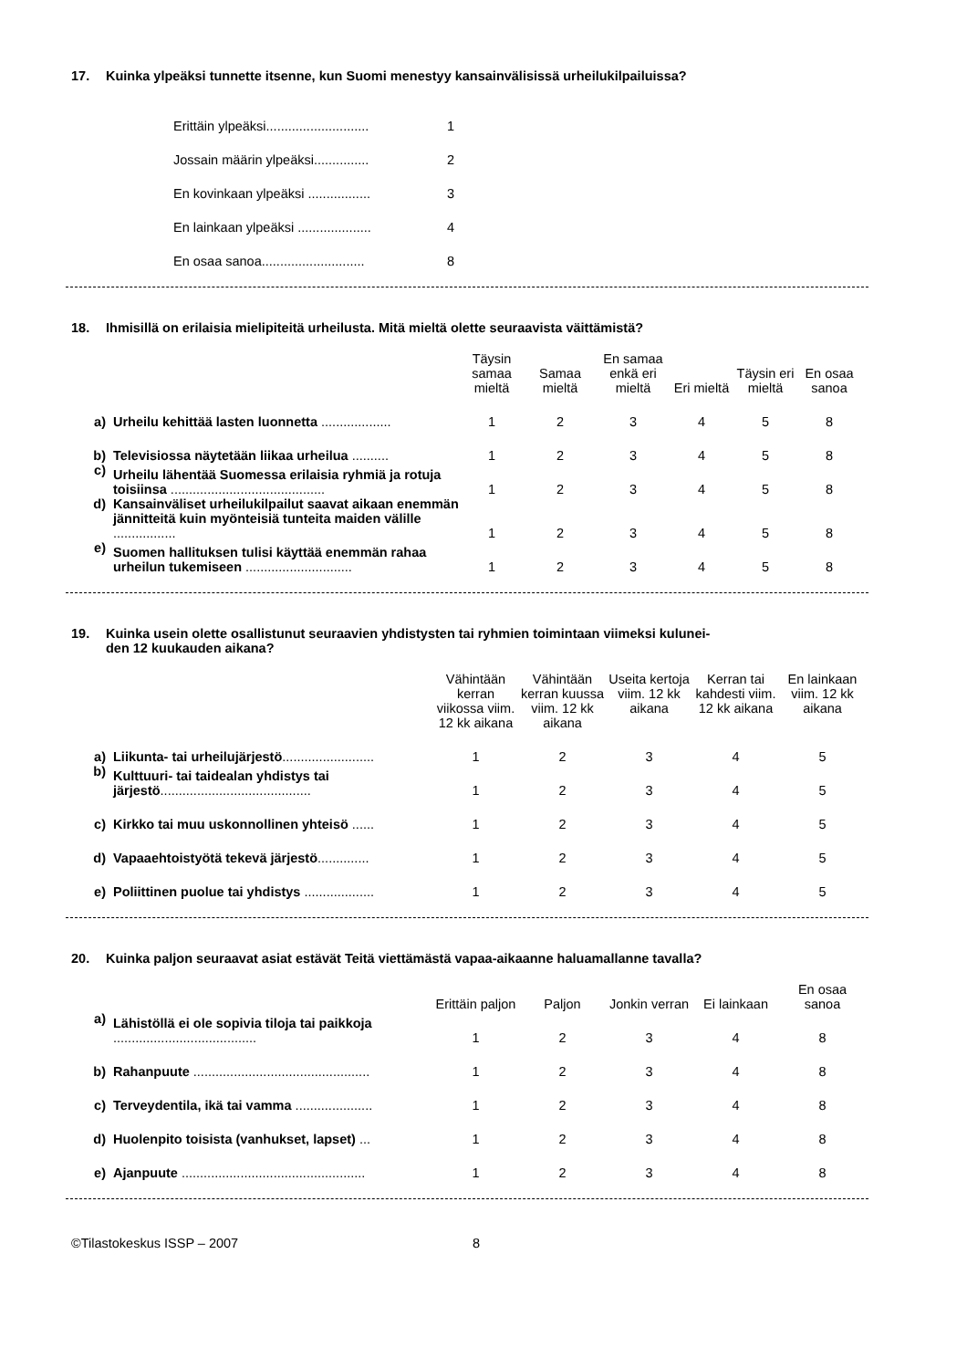17. Kuinka ylpeäksi tunnette itsenne, kun Suomi menestyy kansainvälisissä urheilukilpailuissa?
| Erittäin ylpeäksi............................ | 1 |
| Jossain määrin ylpeäksi............... | 2 |
| En kovinkaan ylpeäksi ................. | 3 |
| En lainkaan ylpeäksi .................... | 4 |
| En osaa sanoa............................ | 8 |
18. Ihmisillä on erilaisia mielipiteitä urheilusta. Mitä mieltä olette seuraavista väittämistä?
| | | Täysin samaa mieltä | Samaa mieltä | En samaa enkä eri mieltä | Eri mieltä | Täysin eri mieltä | En osaa sanoa |
| --- | --- | --- | --- | --- | --- | --- | --- |
| a) | Urheilu kehittää lasten luonnetta ................... | 1 | 2 | 3 | 4 | 5 | 8 |
| b) | Televisiossa näytetään liikaa urheilua .......... | 1 | 2 | 3 | 4 | 5 | 8 |
| c) | Urheilu lähentää Suomessa erilaisia ryhmiä ja rotuja toisiinsa .......................................... | 1 | 2 | 3 | 4 | 5 | 8 |
| d) | Kansainväliset urheilukilpailut saavat aikaan enemmän jännitteitä kuin myönteisiä tunteita maiden välille ................. | 1 | 2 | 3 | 4 | 5 | 8 |
| e) | Suomen hallituksen tulisi käyttää enemmän rahaa urheilun tukemiseen ............................. | 1 | 2 | 3 | 4 | 5 | 8 |
19. Kuinka usein olette osallistunut seuraavien yhdistysten tai ryhmien toimintaan viimeksi kulunei-
den 12 kuukauden aikana?
| | | Vähintään kerran viikossa viim. 12 kk aikana | Vähintään kerran kuussa viim. 12 kk aikana | Useita kertoja viim. 12 kk aikana | Kerran tai kahdesti viim. 12 kk aikana | En lainkaan viim. 12 kk aikana |
| --- | --- | --- | --- | --- | --- | --- |
| a) | Liikunta- tai urheilujärjestö ......................... | 1 | 2 | 3 | 4 | 5 |
| b) | Kulttuuri- tai taidealan yhdistys tai järjestö ......................................... | 1 | 2 | 3 | 4 | 5 |
| c) | Kirkko tai muu uskonnollinen yhteisö ...... | 1 | 2 | 3 | 4 | 5 |
| d) | Vapaaehtoistyötä tekevä järjestö .............. | 1 | 2 | 3 | 4 | 5 |
| e) | Poliittinen puolue tai yhdistys ................... | 1 | 2 | 3 | 4 | 5 |
20. Kuinka paljon seuraavat asiat estävät Teitä viettämästä vapaa-aikaanne haluamallanne tavalla?
| | | Erittäin paljon | Paljon | Jonkin verran | Ei lainkaan | En osaa sanoa |
| --- | --- | --- | --- | --- | --- | --- |
| a) | Lähistöllä ei ole sopivia tiloja tai paikkoja ....................................... | 1 | 2 | 3 | 4 | 8 |
| b) | Rahanpuute ................................................ | 1 | 2 | 3 | 4 | 8 |
| c) | Terveydentila, ikä tai vamma ..................... | 1 | 2 | 3 | 4 | 8 |
| d) | Huolenpito toisista (vanhukset, lapset) ... | 1 | 2 | 3 | 4 | 8 |
| e) | Ajanpuute .................................................. | 1 | 2 | 3 | 4 | 8 |
©Tilastokeskus ISSP – 2007 8